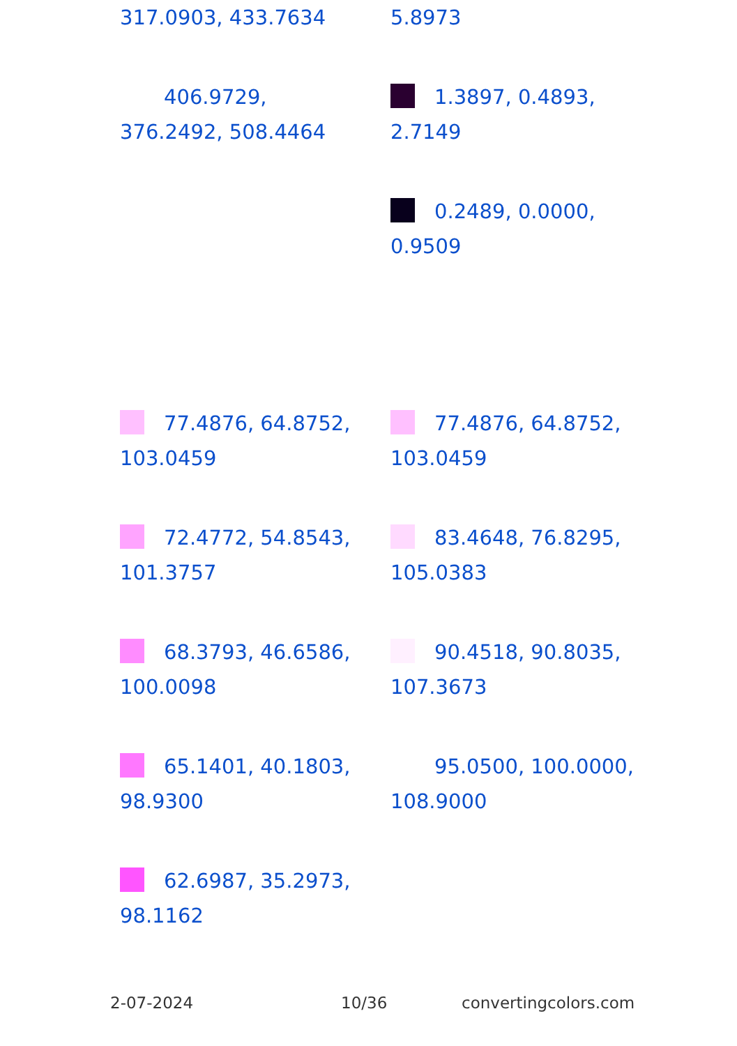317.0903, 433.7634 5.8973
406.9729, 376.2492, 508.4464
1.3897, 0.4893, 2.7149
0.2489, 0.0000, 0.9509
77.4876, 64.8752, 103.0459
77.4876, 64.8752, 103.0459
72.4772, 54.8543, 101.3757
83.4648, 76.8295, 105.0383
68.3793, 46.6586, 100.0098
90.4518, 90.8035, 107.3673
65.1401, 40.1803, 98.9300
95.0500, 100.0000, 108.9000
62.6987, 35.2973, 98.1162
2-07-2024 10/36 convertingcolors.com